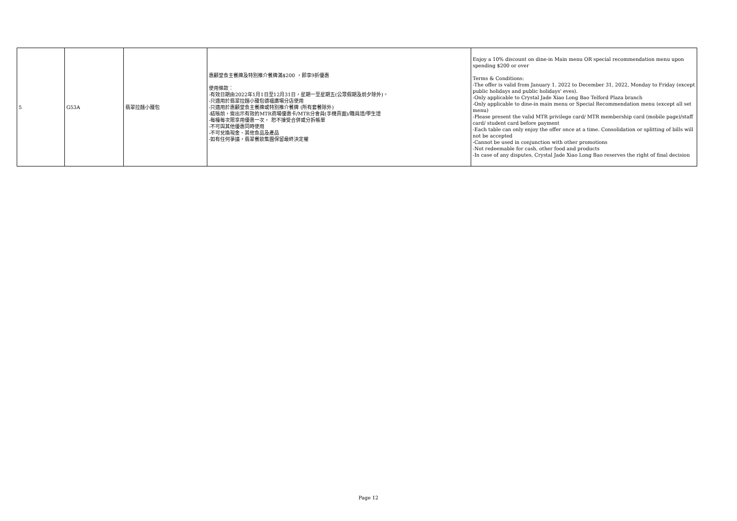| 5 | G53A | 翡翠拉麵小籠包 | 惠顧堂食主餐牌及特別推介餐牌滿$200 ，即享9折優惠 使用條款： -有效日期由2022年1月1日至12月31日，星期一至星期五(公眾假期及前夕除外)。 -只適用於翡翠拉麵小籠包德福廣場分店使用 -只適用於惠顧堂食主餐牌或特別推介餐牌 (所有套餐除外) -結賬前，需出示有效的MTR商場優惠卡/MTR分會員(手機頁面)/職員證/學生證 -每檯每次限享用優惠一次， 恕不接受合併或分拆帳單 -不可與其他優惠同時使用 -不可兌換現金、其他食品及產品 -如有任何爭議，翡翠餐飲集團保留最終決定權 | Enjoy a 10% discount on dine-in Main menu OR special recommendation menu upon spending $200 or over Terms & Conditions: -The offer is valid from January 1. 2022 to December 31, 2022, Monday to Friday (except public holidays and public holidays' eves). -Only applicable to Crystal Jade Xiao Long Bao Telford Plaza branch -Only applicable to dine-in main menu or Special Recommendation menu (except all set menu) -Please present the valid MTR privilege card/ MTR membership card (mobile page)/staff card/ student card before payment -Each table can only enjoy the offer once at a time. Consolidation or splitting of bills will not be accepted -Cannot be used in conjunction with other promotions -Not redeemable for cash, other food and products -In case of any disputes, Crystal Jade Xiao Long Bao reserves the right of final decision |
Page 12